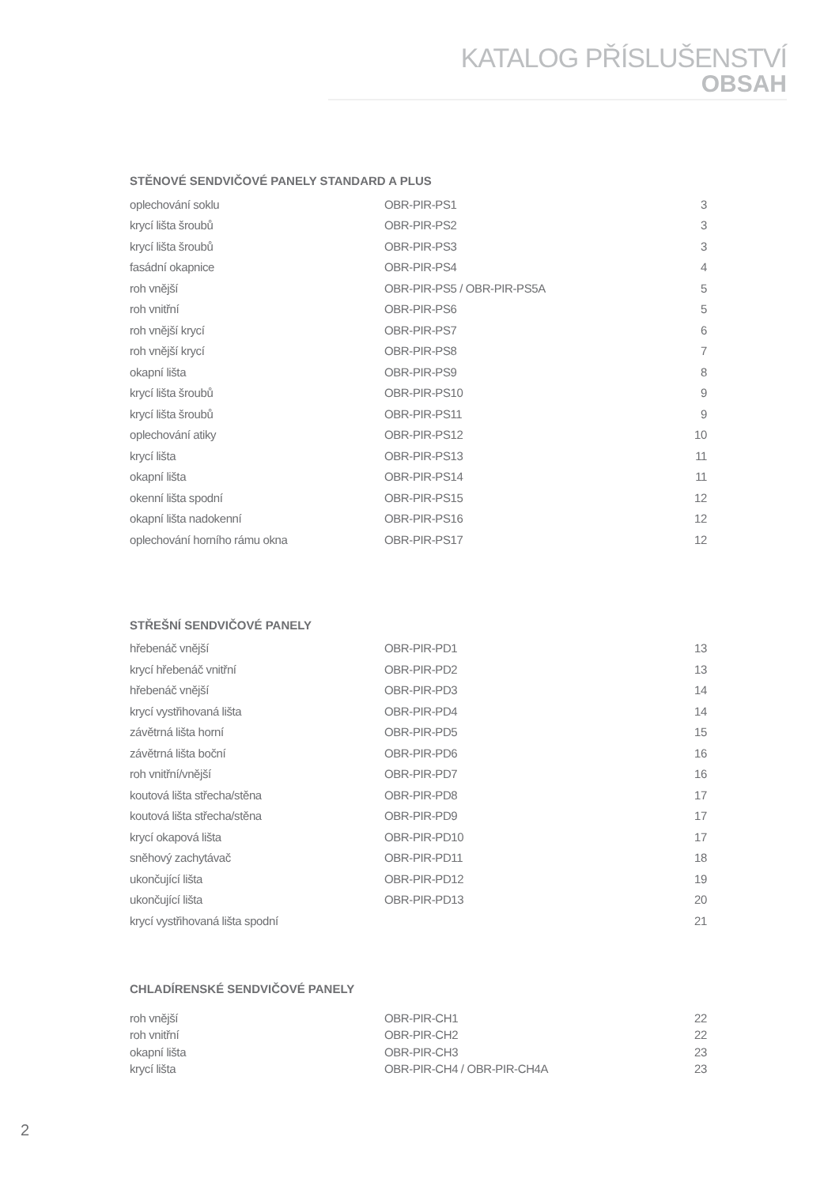KATALOG PŘÍSLUŠENSTVÍ
OBSAH
STĚNOVÉ SENDVIČOVÉ PANELY STANDARD A PLUS
| oplechování soklu | OBR-PIR-PS1 | 3 |
| krycí lišta šroubů | OBR-PIR-PS2 | 3 |
| krycí lišta šroubů | OBR-PIR-PS3 | 3 |
| fasádní okapnice | OBR-PIR-PS4 | 4 |
| roh vnější | OBR-PIR-PS5 / OBR-PIR-PS5A | 5 |
| roh vnitřní | OBR-PIR-PS6 | 5 |
| roh vnější krycí | OBR-PIR-PS7 | 6 |
| roh vnější krycí | OBR-PIR-PS8 | 7 |
| okapní lišta | OBR-PIR-PS9 | 8 |
| krycí lišta šroubů | OBR-PIR-PS10 | 9 |
| krycí lišta šroubů | OBR-PIR-PS11 | 9 |
| oplechování atiky | OBR-PIR-PS12 | 10 |
| krycí lišta | OBR-PIR-PS13 | 11 |
| okapní lišta | OBR-PIR-PS14 | 11 |
| okenní lišta spodní | OBR-PIR-PS15 | 12 |
| okapní lišta nadokenní | OBR-PIR-PS16 | 12 |
| oplechování horního rámu okna | OBR-PIR-PS17 | 12 |
STŘEŠNÍ SENDVIČOVÉ PANELY
| hřebenáč vnější | OBR-PIR-PD1 | 13 |
| krycí hřebenáč vnitřní | OBR-PIR-PD2 | 13 |
| hřebenáč vnější | OBR-PIR-PD3 | 14 |
| krycí vystřihovaná lišta | OBR-PIR-PD4 | 14 |
| závětrná lišta horní | OBR-PIR-PD5 | 15 |
| závětrná lišta boční | OBR-PIR-PD6 | 16 |
| roh vnitřní/vnější | OBR-PIR-PD7 | 16 |
| koutová lišta střecha/stěna | OBR-PIR-PD8 | 17 |
| koutová lišta střecha/stěna | OBR-PIR-PD9 | 17 |
| krycí okapová lišta | OBR-PIR-PD10 | 17 |
| sněhový zachytávač | OBR-PIR-PD11 | 18 |
| ukončující lišta | OBR-PIR-PD12 | 19 |
| ukončující lišta | OBR-PIR-PD13 | 20 |
| krycí vystřihovaná lišta spodní | | 21 |
CHLADÍRENSKÉ SENDVIČOVÉ PANELY
| roh vnější | OBR-PIR-CH1 | 22 |
| roh vnitřní | OBR-PIR-CH2 | 22 |
| okapní lišta | OBR-PIR-CH3 | 23 |
| krycí lišta | OBR-PIR-CH4 / OBR-PIR-CH4A | 23 |
2